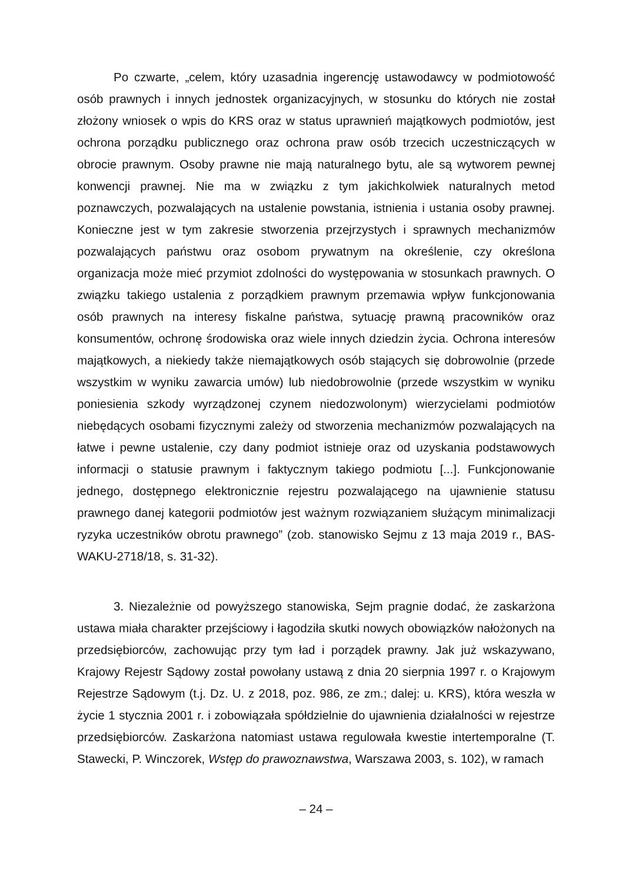Po czwarte, „celem, który uzasadnia ingerencję ustawodawcy w podmiotowość osób prawnych i innych jednostek organizacyjnych, w stosunku do których nie został złożony wniosek o wpis do KRS oraz w status uprawnień majątkowych podmiotów, jest ochrona porządku publicznego oraz ochrona praw osób trzecich uczestniczących w obrocie prawnym. Osoby prawne nie mają naturalnego bytu, ale są wytworem pewnej konwencji prawnej. Nie ma w związku z tym jakichkolwiek naturalnych metod poznawczych, pozwalających na ustalenie powstania, istnienia i ustania osoby prawnej. Konieczne jest w tym zakresie stworzenia przejrzystych i sprawnych mechanizmów pozwalających państwu oraz osobom prywatnym na określenie, czy określona organizacja może mieć przymiot zdolności do występowania w stosunkach prawnych. O związku takiego ustalenia z porządkiem prawnym przemawia wpływ funkcjonowania osób prawnych na interesy fiskalne państwa, sytuację prawną pracowników oraz konsumentów, ochronę środowiska oraz wiele innych dziedzin życia. Ochrona interesów majątkowych, a niekiedy także niemajątkowych osób stających się dobrowolnie (przede wszystkim w wyniku zawarcia umów) lub niedobrowolnie (przede wszystkim w wyniku poniesienia szkody wyrządzonej czynem niedozwolonym) wierzycielami podmiotów niebędących osobami fizycznymi zależy od stworzenia mechanizmów pozwalających na łatwe i pewne ustalenie, czy dany podmiot istnieje oraz od uzyskania podstawowych informacji o statusie prawnym i faktycznym takiego podmiotu [...]. Funkcjonowanie jednego, dostępnego elektronicznie rejestru pozwalającego na ujawnienie statusu prawnego danej kategorii podmiotów jest ważnym rozwiązaniem służącym minimalizacji ryzyka uczestników obrotu prawnego” (zob. stanowisko Sejmu z 13 maja 2019 r., BAS-WAKU-2718/18, s. 31-32).
3. Niezależnie od powyższego stanowiska, Sejm pragnie dodać, że zaskarżona ustawa miała charakter przejściowy i łagodziła skutki nowych obowiązków nałożonych na przedsiębiorców, zachowując przy tym ład i porządek prawny. Jak już wskazywano, Krajowy Rejestr Sądowy został powołany ustawą z dnia 20 sierpnia 1997 r. o Krajowym Rejestrze Sądowym (t.j. Dz. U. z 2018, poz. 986, ze zm.; dalej: u. KRS), która weszła w życie 1 stycznia 2001 r. i zobowiązała spółdzielnie do ujawnienia działalności w rejestrze przedsiębiorców. Zaskarżona natomiast ustawa regulowała kwestie intertemporalne (T. Stawecki, P. Winczorek, Wstęp do prawoznawstwa, Warszawa 2003, s. 102), w ramach
– 24 –